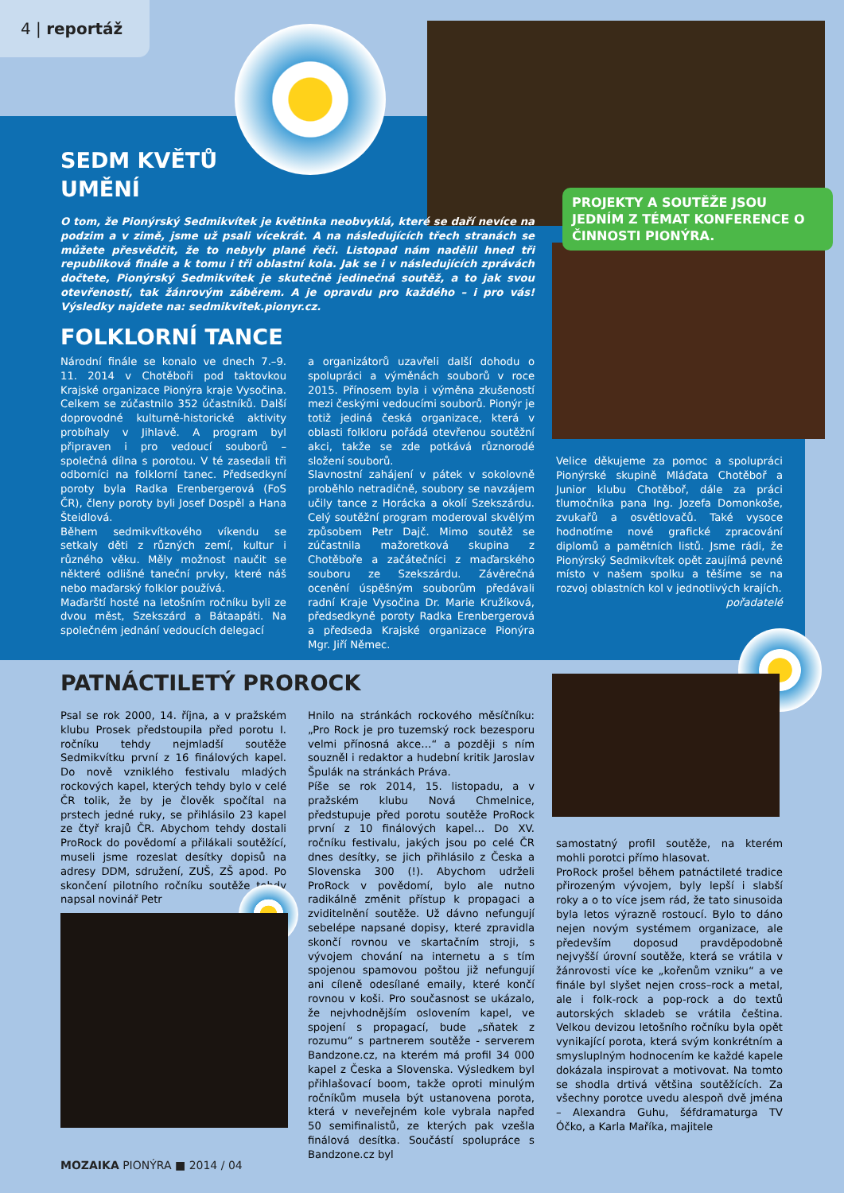4 | reportáž
PROJEKTY A SOUTĚŽE JSOU JEDNÍM Z TÉMAT KONFERENCE O ČINNOSTI PIONÝRA.
SEDM KVĚTŮ
UMĚNÍ
O tom, že Pionýrský Sedmikvítek je květinka neobvyklá, které se daří nevíce na podzim a v zimě, jsme už psali vícekrát. A na následujících třech stranách se můžete přesvědčit, že to nebyly plané řeči. Listopad nám nadělil hned tři republiková finále a k tomu i tři oblastní kola. Jak se i v následujících zprávách dočtete, Pionýrský Sedmikvítek je skutečně jedinečná soutěž, a to jak svou otevřeností, tak žánrovým záběrem. A je opravdu pro každého – i pro vás! Výsledky najdete na: sedmikvitek.pionyr.cz.
FOLKLORNÍ TANCE
Národní finále se konalo ve dnech 7.–9. 11. 2014 v Chotěboři pod taktovkou Krajské organizace Pionýra kraje Vysočina. Celkem se zúčastnilo 352 účastníků. Další doprovodné kulturně-historické aktivity probíhaly v Jihlavě. A program byl připraven i pro vedoucí souborů – společná dílna s porotou. V té zasedali tři odborníci na folklorní tanec. Předsedkyní poroty byla Radka Erenbergerová (FoS ČR), členy poroty byli Josef Dospěl a Hana Šteidlová.
Během sedmikvítkového víkendu se setkaly děti z různých zemí, kultur i různého věku. Měly možnost naučit se některé odlišné taneční prvky, které náš nebo maďarský folklor používá.
Maďarští hosté na letošním ročníku byli ze dvou měst, Szekszárd a Bátaapáti. Na společném jednání vedoucích delegací
a organizátorů uzavřeli další dohodu o spolupráci a výměnách souborů v roce 2015. Přínosem byla i výměna zkušeností mezi českými vedoucími souborů. Pionýr je totiž jediná česká organizace, která v oblasti folkloru pořádá otevřenou soutěžní akci, takže se zde potkává různorodé složení souborů.
Slavnostní zahájení v pátek v sokolovně proběhlo netradičně, soubory se navzájem učily tance z Horácka a okolí Szekszárdu. Celý soutěžní program moderoval skvělým způsobem Petr Dajč. Mimo soutěž se zúčastnila mažoretková skupina z Chotěboře a začátečníci z maďarského souboru ze Szekszárdu. Závěrečná ocenění úspěšným souborům předávali radní Kraje Vysočina Dr. Marie Kružíková, předsedkyně poroty Radka Erenbergerová a předseda Krajské organizace Pionýra Mgr. Jiří Němec.
Velice děkujeme za pomoc a spolupráci Pionýrské skupině Mláďata Chotěboř a Junior klubu Chotěboř, dále za práci tlumočníka pana Ing. Jozefa Domonkoše, zvukařů a osvětlovačů. Také vysoce hodnotíme nové grafické zpracování diplomů a pamětních listů. Jsme rádi, že Pionýrský Sedmikvítek opět zaujímá pevné místo v našem spolku a těšíme se na rozvoj oblastních kol v jednotlivých krajích.
pořadatelé
PATNÁCTILETÝ PROROCK
Psal se rok 2000, 14. října, a v pražském klubu Prosek předstoupila před porotu I. ročníku tehdy nejmladší soutěže Sedmikvítku první z 16 finálových kapel. Do nově vzniklého festivalu mladých rockových kapel, kterých tehdy bylo v celé ČR tolik, že by je člověk spočítal na prstech jedné ruky, se přihlásilo 23 kapel ze čtyř krajů ČR. Abychom tehdy dostali ProRock do povědomí a přilákali soutěžící, museli jsme rozeslat desítky dopisů na adresy DDM, sdružení, ZUŠ, ZŠ apod. Po skončení pilotního ročníku soutěže tehdy napsal novinář Petr
Hnilo na stránkách rockového měsíčníku: „Pro Rock je pro tuzemský rock bezesporu velmi přínosná akce…“ a později s ním souzněl i redaktor a hudební kritik Jaroslav Špulák na stránkách Práva.
Píše se rok 2014, 15. listopadu, a v pražském klubu Nová Chmelnice, předstupuje před porotu soutěže ProRock první z 10 finálových kapel… Do XV. ročníku festivalu, jakých jsou po celé ČR dnes desítky, se jich přihlásilo z Česka a Slovenska 300 (!). Abychom udrželi ProRock v povědomí, bylo ale nutno radikálně změnit přístup k propagaci a zviditelnění soutěže. Už dávno nefungují sebelépe napsané dopisy, které zpravidla skončí rovnou ve skartačním stroji, s vývojem chování na internetu a s tím spojenou spamovou poštou již nefungují ani cíleně odesílané emaily, které končí rovnou v koši. Pro současnost se ukázalo, že nejvhodnějším oslovením kapel, ve spojení s propagací, bude „sňatek z rozumu“ s partnerem soutěže - serverem Bandzone.cz, na kterém má profil 34 000 kapel z Česka a Slovenska. Výsledkem byl přihlašovací boom, takže oproti minulým ročníkům musela být ustanovena porota, která v neveřejném kole vybrala napřed 50 semifinalistů, ze kterých pak vzešla finálová desítka. Součástí spolupráce s Bandzone.cz byl
samostatný profil soutěže, na kterém mohli porotci přímo hlasovat.
ProRock prošel během patnáctileté tradice přirozeným vývojem, byly lepší i slabší roky a o to více jsem rád, že tato sinusoida byla letos výrazně rostoucí. Bylo to dáno nejen novým systémem organizace, ale především doposud pravděpodobně nejvyšší úrovní soutěže, která se vrátila v žánrovosti více ke „kořenům vzniku“ a ve finále byl slyšet nejen cross–rock a metal, ale i folk-rock a pop-rock a do textů autorských skladeb se vrátila čeština. Velkou devizou letošního ročníku byla opět vynikající porota, která svým konkrétním a smysluplným hodnocením ke každé kapele dokázala inspirovat a motivovat. Na tomto se shodla drtivá většina soutěžících. Za všechny porotce uvedu alespoň dvě jména – Alexandra Guhu, šéfdramaturga TV Óčko, a Karla Maříka, majitele
MOZAIKA PIONÝRA ■ 2014 / 04